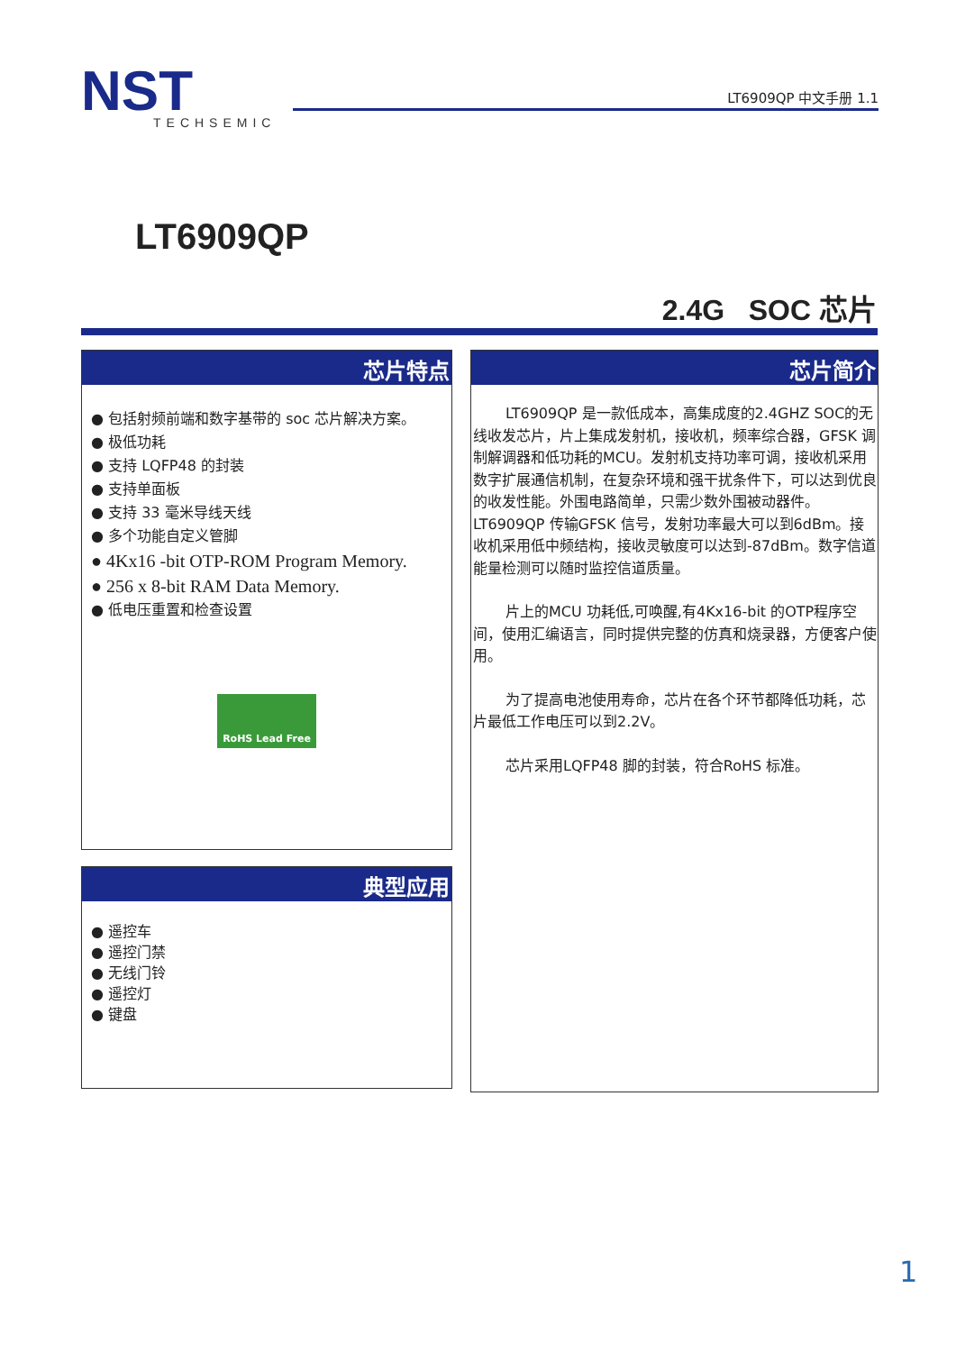NST
TECHSEMIC
LT6909QP 中文手册 1.1
LT6909QP
2.4G SOC 芯片
芯片特点
● 包括射频前端和数字基带的 soc 芯片解决方案。
● 极低功耗
● 支持 LQFP48 的封装
● 支持单面板
● 支持 33 毫米导线天线
● 多个功能自定义管脚
● 4Kx16 -bit OTP-ROM Program Memory.
● 256 x 8-bit RAM Data Memory.
● 低电压重置和检查设置
RoHS Lead Free
芯片简介
LT6909QP 是一款低成本，高集成度的2.4GHZ SOC的无线收发芯片，片上集成发射机，接收机，频率综合器，GFSK 调制解调器和低功耗的MCU。发射机支持功率可调，接收机采用数字扩展通信机制，在复杂环境和强干扰条件下，可以达到优良的收发性能。外围电路简单，只需少数外围被动器件。LT6909QP 传输GFSK 信号，发射功率最大可以到6dBm。接收机采用低中频结构，接收灵敏度可以达到-87dBm。数字信道能量检测可以随时监控信道质量。
片上的MCU 功耗低,可唤醒,有4Kx16-bit 的OTP程序空间，使用汇编语言，同时提供完整的仿真和烧录器，方便客户使用。
为了提高电池使用寿命，芯片在各个环节都降低功耗，芯片最低工作电压可以到2.2V。
芯片采用LQFP48 脚的封装，符合RoHS 标准。
典型应用
● 遥控车
● 遥控门禁
● 无线门铃
● 遥控灯
● 键盘
1